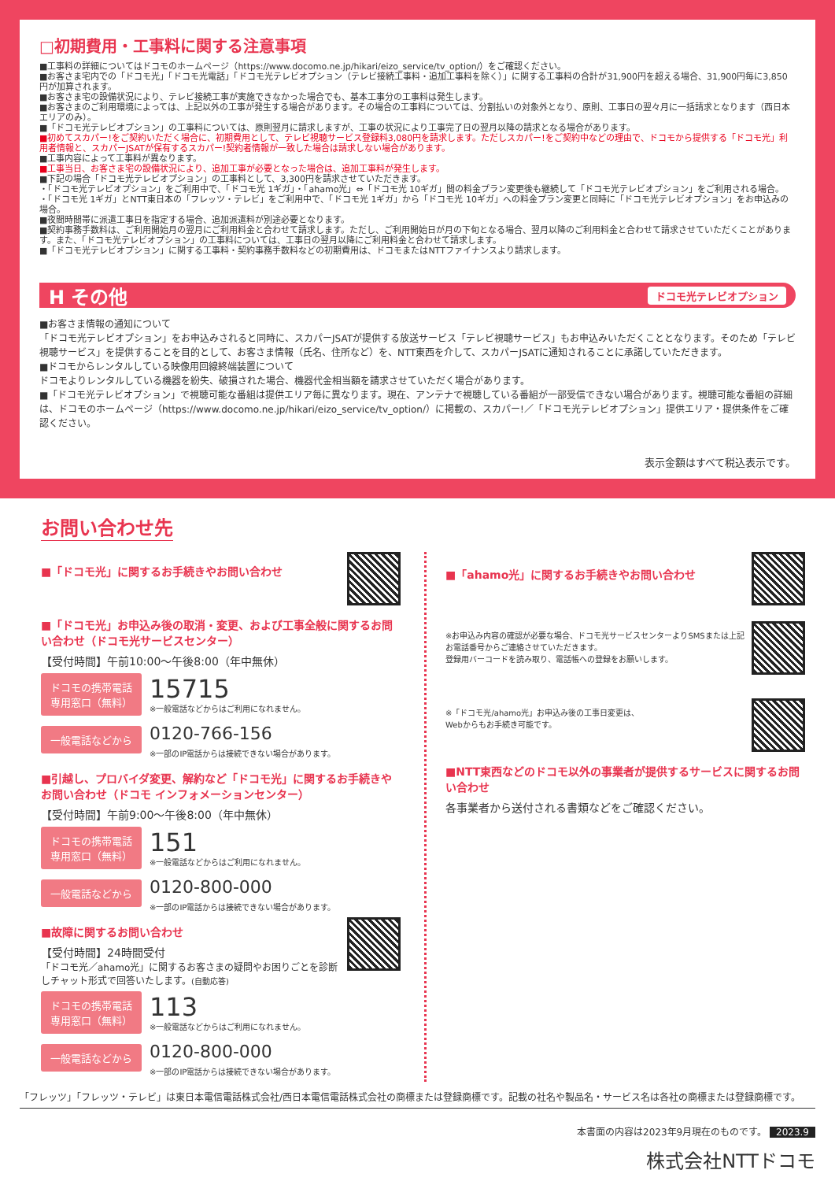□初期費用・工事料に関する注意事項
■工事料の詳細についてはドコモのホームページ（https://www.docomo.ne.jp/hikari/eizo_service/tv_option/）をご確認ください。
■お客さま宅内での「ドコモ光」「ドコモ光電話」「ドコモ光テレビオプション（テレビ接続工事料・追加工事料を除く）」に関する工事料の合計が31,900円を超える場合、31,900円毎に3,850円が加算されます。
■お客さま宅の設備状況により、テレビ接続工事が実施できなかった場合でも、基本工事分の工事料は発生します。
■お客さまのご利用環境によっては、上記以外の工事が発生する場合があります。その場合の工事料については、分割払いの対象外となり、原則、工事日の翌々月に一括請求となります（西日本エリアのみ）。
■「ドコモ光テレビオプション」の工事料については、原則翌月に請求しますが、工事の状況により工事完了日の翌月以降の請求となる場合があります。
■初めてスカパー!をご契約いただく場合に、初期費用として、テレビ視聴サービス登録料3,080円を請求します。ただしスカパー!をご契約中などの理由で、ドコモから提供する「ドコモ光」利用者情報と、スカパーJSATが保有するスカパー!契約者情報が一致した場合は請求しない場合があります。
■工事内容によって工事料が異なります。
■工事当日、お客さま宅の設備状況により、追加工事が必要となった場合は、追加工事料が発生します。
■下記の場合「ドコモ光テレビオプション」の工事料として、3,300円を請求させていただきます。
・「ドコモ光テレビオプション」をご利用中で、「ドコモ光 1ギガ」・「ahamo光」⇔「ドコモ光 10ギガ」間の料金プラン変更後も継続して「ドコモ光テレビオプション」をご利用される場合。
・「ドコモ光 1ギガ」とNTT東日本の「フレッツ・テレビ」をご利用中で、「ドコモ光 1ギガ」から「ドコモ光 10ギガ」への料金プラン変更と同時に「ドコモ光テレビオプション」をお申込みの場合。
■夜間時間帯に派遣工事日を指定する場合、追加派遣料が別途必要となります。
■契約事務手数料は、ご利用開始月の翌月にご利用料金と合わせて請求します。ただし、ご利用開始日が月の下旬となる場合、翌月以降のご利用料金と合わせて請求させていただくことがあります。また、「ドコモ光テレビオプション」の工事料については、工事日の翌月以降にご利用料金と合わせて請求します。
■「ドコモ光テレビオプション」に関する工事料・契約事務手数料などの初期費用は、ドコモまたはNTTファイナンスより請求します。
H その他 ドコモ光テレビオプション
■お客さま情報の通知について
「ドコモ光テレビオプション」をお申込みされると同時に、スカパーJSATが提供する放送サービス「テレビ視聴サービス」もお申込みいただくこととなります。そのため「テレビ視聴サービス」を提供することを目的として、お客さま情報（氏名、住所など）を、NTT東西を介して、スカパーJSATに通知されることに承諾していただきます。
■ドコモからレンタルしている映像用回線終端装置について
ドコモよりレンタルしている機器を紛失、破損された場合、機器代金相当額を請求させていただく場合があります。
■「ドコモ光テレビオプション」で視聴可能な番組は提供エリア毎に異なります。現在、アンテナで視聴している番組が一部受信できない場合があります。視聴可能な番組の詳細は、ドコモのホームページ（https://www.docomo.ne.jp/hikari/eizo_service/tv_option/）に掲載の、スカパー!／「ドコモ光テレビオプション」提供エリア・提供条件をご確認ください。
表示金額はすべて税込表示です。
お問い合わせ先
■「ドコモ光」に関するお手続きやお問い合わせ
■「ドコモ光」お申込み後の取消・変更、および工事全般に関するお問い合わせ（ドコモ光サービスセンター）
【受付時間】午前10:00〜午後8:00（年中無休）
ドコモの携帯電話
専用窓口（無料）
15715
※一般電話などからはご利用になれません。
一般電話などから
0120-766-156
※一部のIP電話からは接続できない場合があります。
■引越し、プロバイダ変更、解約など「ドコモ光」に関するお手続きやお問い合わせ（ドコモ インフォメーションセンター）
【受付時間】午前9:00〜午後8:00（年中無休）
ドコモの携帯電話
専用窓口（無料）
151
※一般電話などからはご利用になれません。
一般電話などから
0120-800-000
※一部のIP電話からは接続できない場合があります。
■故障に関するお問い合わせ
【受付時間】24時間受付
「ドコモ光／ahamo光」に関するお客さまの疑問やお困りごとを診断しチャット形式で回答いたします。(自動応答)
ドコモの携帯電話
専用窓口（無料）
113
※一般電話などからはご利用になれません。
一般電話などから
0120-800-000
※一部のIP電話からは接続できない場合があります。
■「ahamo光」に関するお手続きやお問い合わせ
※お申込み内容の確認が必要な場合、ドコモ光サービスセンターよりSMSまたは上記お電話番号からご連絡させていただきます。
登録用バーコードを読み取り、電話帳への登録をお願いします。
※「ドコモ光/ahamo光」お申込み後の工事日変更は、
Webからもお手続き可能です。
■NTT東西などのドコモ以外の事業者が提供するサービスに関するお問い合わせ
各事業者から送付される書類などをご確認ください。
「フレッツ」「フレッツ・テレビ」は東日本電信電話株式会社/西日本電信電話株式会社の商標または登録商標です。記載の社名や製品名・サービス名は各社の商標または登録商標です。
本書面の内容は2023年9月現在のものです。 2023.9
株式会社NTTドコモ